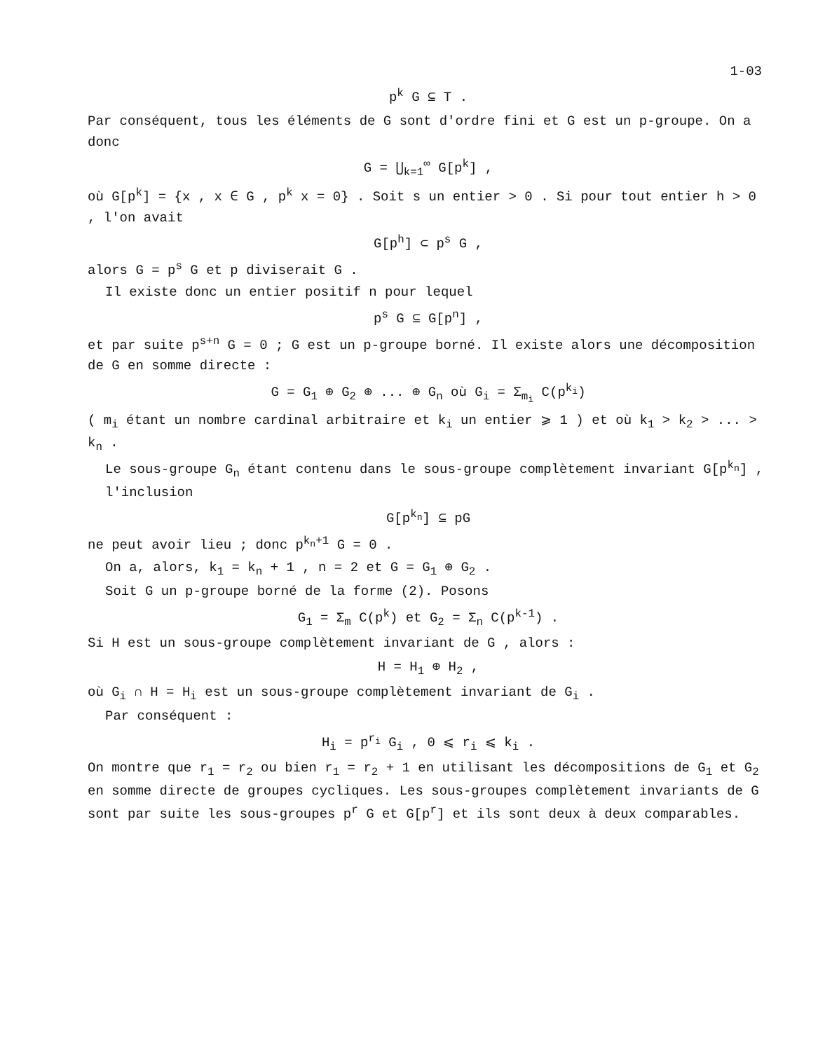1-03
p<sup>k</sup> G ⊆ T .
Par conséquent, tous les éléments de G sont d'ordre fini et G est un p-groupe. On a donc
G = ⋃<sub>k=1</sub><sup>∞</sup> G[p<sup>k</sup>] ,
où G[p<sup>k</sup>] = {x , x ∈ G , p<sup>k</sup> x = 0} . Soit s un entier > 0 . Si pour tout entier h > 0 , l'on avait
G[p<sup>h</sup>] ⊂ p<sup>s</sup> G ,
alors G = p<sup>s</sup> G et p diviserait G .
Il existe donc un entier positif n pour lequel
p<sup>s</sup> G ⊆ G[p<sup>n</sup>] ,
et par suite p<sup>s+n</sup> G = 0 ; G est un p-groupe borné. Il existe alors une décomposition de G en somme directe :
G = G<sub>1</sub> ⊕ G<sub>2</sub> ⊕ ... ⊕ G<sub>n</sub> où G<sub>i</sub> = Σ<sub>m<sub>i</sub></sub> C(p<sup>k<sub>i</sub></sup>)
( m<sub>i</sub> étant un nombre cardinal arbitraire et k<sub>i</sub> un entier ⩾ 1 ) et où k<sub>1</sub> > k<sub>2</sub> > ... > k<sub>n</sub> .
Le sous-groupe G<sub>n</sub> étant contenu dans le sous-groupe complètement invariant G[p<sup>k<sub>n</sub></sup>] , l'inclusion
G[p<sup>k<sub>n</sub></sup>] ⊆ pG
ne peut avoir lieu ; donc p<sup>k<sub>n</sub>+1</sup> G = 0 .
On a, alors, k<sub>1</sub> = k<sub>n</sub> + 1 , n = 2 et G = G<sub>1</sub> ⊕ G<sub>2</sub> .
Soit G un p-groupe borné de la forme (2). Posons
G<sub>1</sub> = Σ<sub>m</sub> C(p<sup>k</sup>) et G<sub>2</sub> = Σ<sub>n</sub> C(p<sup>k-1</sup>) .
Si H est un sous-groupe complètement invariant de G , alors :
H = H<sub>1</sub> ⊕ H<sub>2</sub> ,
où G<sub>i</sub> ∩ H = H<sub>i</sub> est un sous-groupe complètement invariant de G<sub>i</sub> .
Par conséquent :
H<sub>i</sub> = p<sup>r<sub>i</sub></sup> G<sub>i</sub> , 0 ⩽ r<sub>i</sub> ⩽ k<sub>i</sub> .
On montre que r<sub>1</sub> = r<sub>2</sub> ou bien r<sub>1</sub> = r<sub>2</sub> + 1 en utilisant les décompositions de G<sub>1</sub> et G<sub>2</sub> en somme directe de groupes cycliques. Les sous-groupes complètement invariants de G sont par suite les sous-groupes p<sup>r</sup> G et G[p<sup>r</sup>] et ils sont deux à deux comparables.